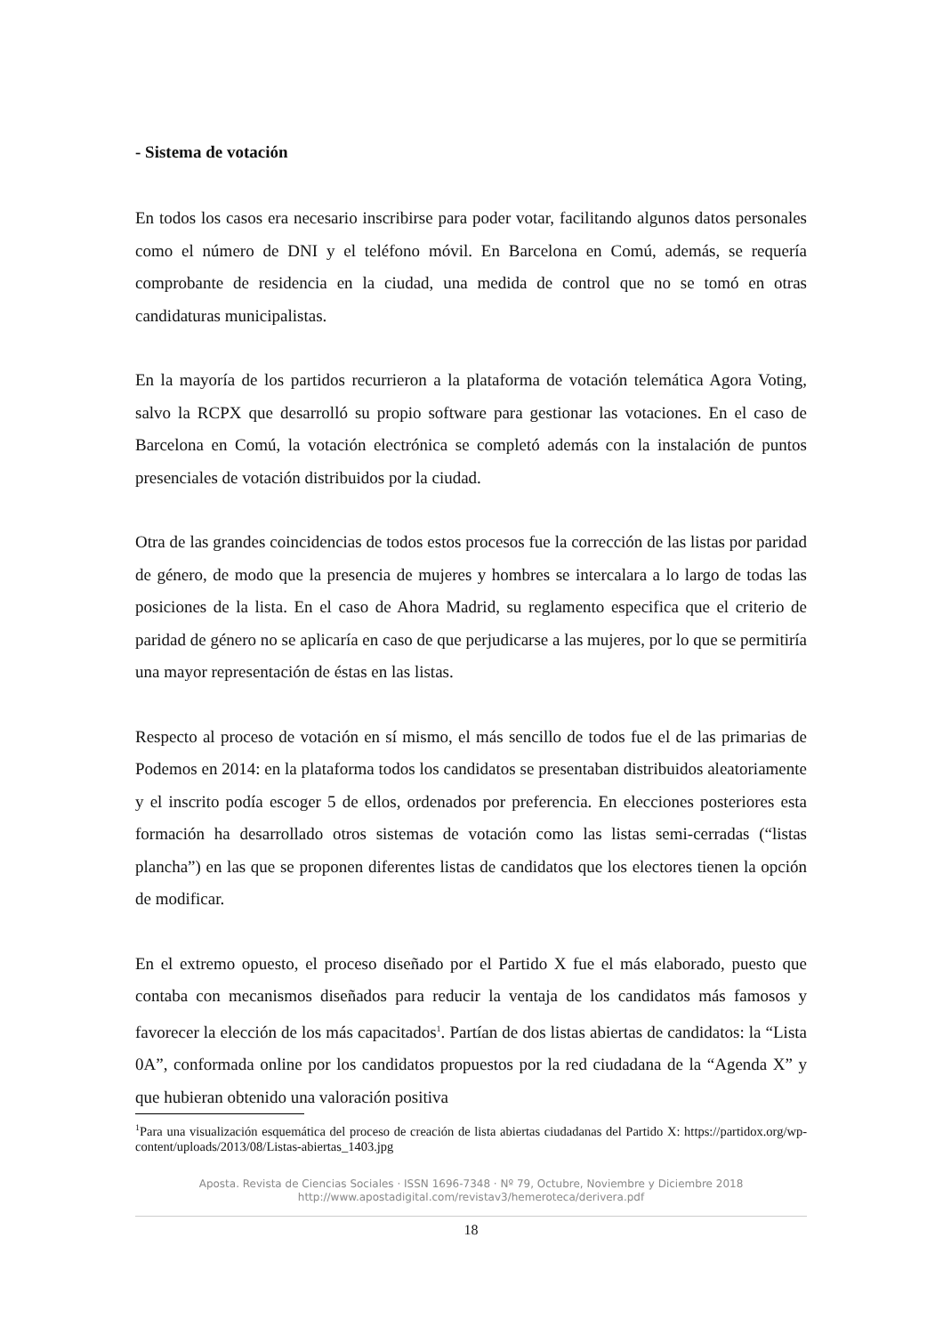- Sistema de votación
En todos los casos era necesario inscribirse para poder votar, facilitando algunos datos personales como el número de DNI y el teléfono móvil. En Barcelona en Comú, además, se requería comprobante de residencia en la ciudad, una medida de control que no se tomó en otras candidaturas municipalistas.
En la mayoría de los partidos recurrieron a la plataforma de votación telemática Agora Voting, salvo la RCPX que desarrolló su propio software para gestionar las votaciones. En el caso de Barcelona en Comú, la votación electrónica se completó además con la instalación de puntos presenciales de votación distribuidos por la ciudad.
Otra de las grandes coincidencias de todos estos procesos fue la corrección de las listas por paridad de género, de modo que la presencia de mujeres y hombres se intercalara a lo largo de todas las posiciones de la lista. En el caso de Ahora Madrid, su reglamento especifica que el criterio de paridad de género no se aplicaría en caso de que perjudicarse a las mujeres, por lo que se permitiría una mayor representación de éstas en las listas.
Respecto al proceso de votación en sí mismo, el más sencillo de todos fue el de las primarias de Podemos en 2014: en la plataforma todos los candidatos se presentaban distribuidos aleatoriamente y el inscrito podía escoger 5 de ellos, ordenados por preferencia. En elecciones posteriores esta formación ha desarrollado otros sistemas de votación como las listas semi-cerradas (“listas plancha”) en las que se proponen diferentes listas de candidatos que los electores tienen la opción de modificar.
En el extremo opuesto, el proceso diseñado por el Partido X fue el más elaborado, puesto que contaba con mecanismos diseñados para reducir la ventaja de los candidatos más famosos y favorecer la elección de los más capacitados<sup>1</sup>. Partían de dos listas abiertas de candidatos: la “Lista 0A”, conformada online por los candidatos propuestos por la red ciudadana de la “Agenda X” y que hubieran obtenido una valoración positiva
<sup>1</sup> Para una visualización esquemática del proceso de creación de lista abiertas ciudadanas del Partido X: https://partidox.org/wp-content/uploads/2013/08/Listas-abiertas_1403.jpg
Aposta. Revista de Ciencias Sociales · ISSN 1696-7348 · Nº 79, Octubre, Noviembre y Diciembre 2018
http://www.apostadigital.com/revistav3/hemeroteca/derivera.pdf
18